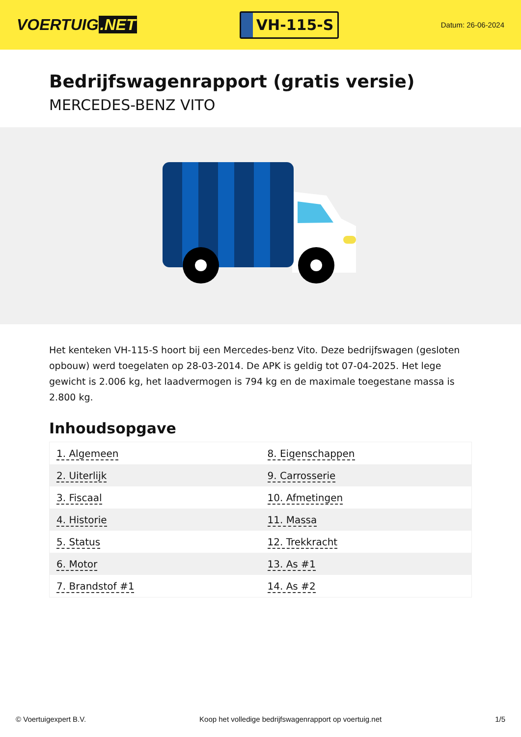VOERTUIG.NET
VH-115-S
Datum: 26-06-2024
Bedrijfswagenrapport (gratis versie)
MERCEDES-BENZ VITO
Het kenteken VH-115-S hoort bij een Mercedes-benz Vito. Deze bedrijfswagen (gesloten opbouw) werd toegelaten op 28-03-2014. De APK is geldig tot 07-04-2025. Het lege gewicht is 2.006 kg, het laadvermogen is 794 kg en de maximale toegestane massa is 2.800 kg.
Inhoudsopgave
| 1. Algemeen | 8. Eigenschappen |
| 2. Uiterlijk | 9. Carrosserie |
| 3. Fiscaal | 10. Afmetingen |
| 4. Historie | 11. Massa |
| 5. Status | 12. Trekkracht |
| 6. Motor | 13. As #1 |
| 7. Brandstof #1 | 14. As #2 |
© Voertuigexpert B.V. Koop het volledige bedrijfswagenrapport op voertuig.net 1/5